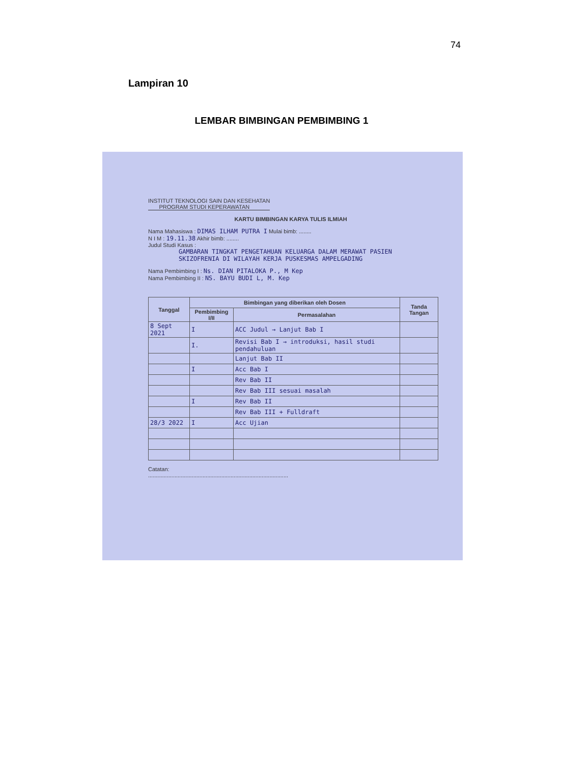74
Lampiran 10
LEMBAR BIMBINGAN PEMBIMBING 1
INSTITUT TEKNOLOGI SAIN DAN KESEHATAN
PROGRAM STUDI KEPERAWATAN
KARTU BIMBINGAN KARYA TULIS ILMIAH
Nama Mahasiswa : DIMAS ILHAM PUTRA I Mulai bimb: ........
N I M : 19.11.38 Akhir bimb: ........
Judul Studi Kasus :
GAMBARAN TINGKAT PENGETAHUAN KELUARGA DALAM MERAWAT PASIEN SKIZOFRENIA DI WILAYAH KERJA PUSKESMAS AMPELGADING
Nama Pembimbing I : Ns. DIAN PITALOKA P., M Kep
Nama Pembimbing II : NS. BAYU BUDI L, M. Kep
| Tanggal | Bimbingan yang diberikan oleh Dosen | | Tanda Tangan |
| --- | --- | --- | --- |
| | Pembimbing I/II | Permasalahan | |
| 8 Sept 2021 | I | ACC Judul → Lanjut Bab I | |
| | I. | Revisi Bab I → introduksi, hasil studi pendahuluan | |
| | | Lanjut Bab II | |
| | I | Acc Bab I | |
| | | Rev Bab II | |
| | | Rev Bab III sesuai masalah | |
| | I | Rev Bab II | |
| | | Rev Bab III + Fulldraft | |
| 28/3 2022 | I | Acc Ujian | |
Catatan:
..........................................................................................